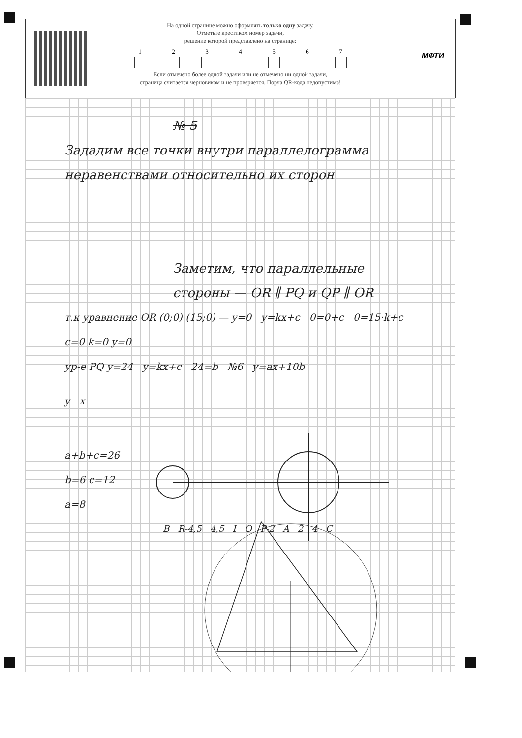МФТИ
На одной странице можно оформлять только одну задачу.
Отметьте крестиком номер задачи,
решение которой представлено на странице:
1 2 3 4 5 6 7
Если отмечено более одной задачи или не отмечено ни одной задачи,
страница считается черновиком и не проверяется. Порча QR-кода недопустима!
№ 5
Зададим все точки внутри параллелограмма неравенствами относительно их сторон
Заметим, что параллельные стороны — OR ∥ PQ и QP ∥ OR
т.к уравнение OR (0;0) (15;0) — y=0 y=kx+c 0=0+c 0=15·k+c c=0 k=0 y=0
ур-е PQ y=24 y=kx+c 24=b №6 y=ax+10b
y x
a+b+c=26
b=6 c=12
a=8
B R-4,5 4,5 I O P-2 A 2 4 C